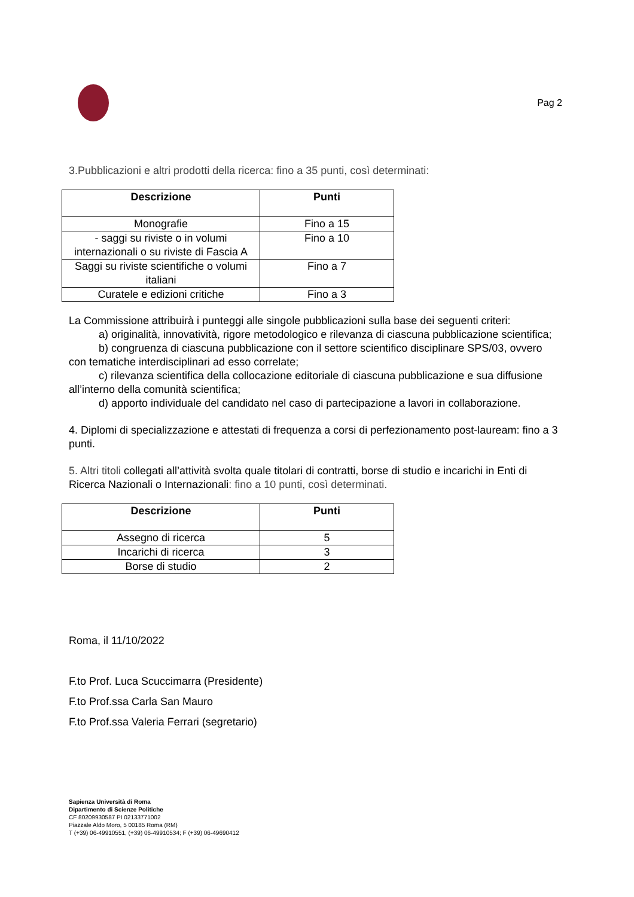Pag 2
3.Pubblicazioni e altri prodotti della ricerca: fino a 35 punti, così determinati:
| Descrizione | Punti |
| --- | --- |
| Monografie | Fino a 15 |
| - saggi su riviste o in volumi internazionali o su riviste di Fascia A | Fino a 10 |
| Saggi su riviste scientifiche o volumi italiani | Fino a 7 |
| Curatele e edizioni critiche | Fino a 3 |
La Commissione attribuirà i punteggi alle singole pubblicazioni sulla base dei seguenti criteri:
a) originalità, innovatività, rigore metodologico e rilevanza di ciascuna pubblicazione scientifica;
b) congruenza di ciascuna pubblicazione con il settore scientifico disciplinare SPS/03, ovvero con tematiche interdisciplinari ad esso correlate;
c) rilevanza scientifica della collocazione editoriale di ciascuna pubblicazione e sua diffusione all’interno della comunità scientifica;
d) apporto individuale del candidato nel caso di partecipazione a lavori in collaborazione.
4. Diplomi di specializzazione e attestati di frequenza a corsi di perfezionamento post-lauream: fino a 3 punti.
5. Altri titoli collegati all’attività svolta quale titolari di contratti, borse di studio e incarichi in Enti di Ricerca Nazionali o Internazionali: fino a 10 punti, così determinati.
| Descrizione | Punti |
| --- | --- |
| Assegno di ricerca | 5 |
| Incarichi di ricerca | 3 |
| Borse di studio | 2 |
Roma, il 11/10/2022
F.to Prof. Luca Scuccimarra (Presidente)
F.to Prof.ssa Carla San Mauro
F.to Prof.ssa Valeria Ferrari (segretario)
Sapienza Università di Roma
Dipartimento di Scienze Politiche
CF 80209930587 PI 02133771002
Piazzale Aldo Moro, 5 00185 Roma (RM)
T (+39) 06-49910551, (+39) 06-49910534; F (+39) 06-49690412